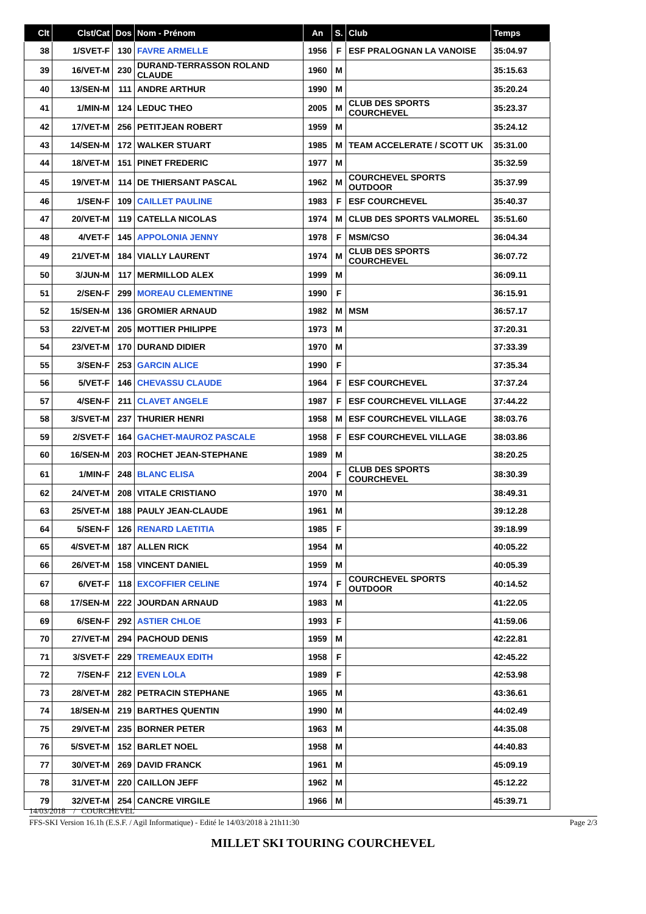| Clt | Clst/Cat | Dos | Nom - Prénom | An | S. | Club | Temps |
| --- | --- | --- | --- | --- | --- | --- | --- |
| 38 | 1/SVET-F | 130 | FAVRE ARMELLE | 1956 | F | ESF PRALOGNAN LA VANOISE | 35:04.97 |
| 39 | 16/VET-M | 230 | DURAND-TERRASSON ROLAND CLAUDE | 1960 | M | | 35:15.63 |
| 40 | 13/SEN-M | 111 | ANDRE ARTHUR | 1990 | M | | 35:20.24 |
| 41 | 1/MIN-M | 124 | LEDUC THEO | 2005 | M | CLUB DES SPORTS COURCHEVEL | 35:23.37 |
| 42 | 17/VET-M | 256 | PETITJEAN ROBERT | 1959 | M | | 35:24.12 |
| 43 | 14/SEN-M | 172 | WALKER STUART | 1985 | M | TEAM ACCELERATE / SCOTT UK | 35:31.00 |
| 44 | 18/VET-M | 151 | PINET FREDERIC | 1977 | M | | 35:32.59 |
| 45 | 19/VET-M | 114 | DE THIERSANT PASCAL | 1962 | M | COURCHEVEL SPORTS OUTDOOR | 35:37.99 |
| 46 | 1/SEN-F | 109 | CAILLET PAULINE | 1983 | F | ESF COURCHEVEL | 35:40.37 |
| 47 | 20/VET-M | 119 | CATELLA NICOLAS | 1974 | M | CLUB DES SPORTS VALMOREL | 35:51.60 |
| 48 | 4/VET-F | 145 | APPOLONIA JENNY | 1978 | F | MSM/CSO | 36:04.34 |
| 49 | 21/VET-M | 184 | VIALLY LAURENT | 1974 | M | CLUB DES SPORTS COURCHEVEL | 36:07.72 |
| 50 | 3/JUN-M | 117 | MERMILLOD ALEX | 1999 | M | | 36:09.11 |
| 51 | 2/SEN-F | 299 | MOREAU CLEMENTINE | 1990 | F | | 36:15.91 |
| 52 | 15/SEN-M | 136 | GROMIER ARNAUD | 1982 | M | MSM | 36:57.17 |
| 53 | 22/VET-M | 205 | MOTTIER PHILIPPE | 1973 | M | | 37:20.31 |
| 54 | 23/VET-M | 170 | DURAND DIDIER | 1970 | M | | 37:33.39 |
| 55 | 3/SEN-F | 253 | GARCIN ALICE | 1990 | F | | 37:35.34 |
| 56 | 5/VET-F | 146 | CHEVASSU CLAUDE | 1964 | F | ESF COURCHEVEL | 37:37.24 |
| 57 | 4/SEN-F | 211 | CLAVET ANGELE | 1987 | F | ESF COURCHEVEL VILLAGE | 37:44.22 |
| 58 | 3/SVET-M | 237 | THURIER HENRI | 1958 | M | ESF COURCHEVEL VILLAGE | 38:03.76 |
| 59 | 2/SVET-F | 164 | GACHET-MAUROZ PASCALE | 1958 | F | ESF COURCHEVEL VILLAGE | 38:03.86 |
| 60 | 16/SEN-M | 203 | ROCHET JEAN-STEPHANE | 1989 | M | | 38:20.25 |
| 61 | 1/MIN-F | 248 | BLANC ELISA | 2004 | F | CLUB DES SPORTS COURCHEVEL | 38:30.39 |
| 62 | 24/VET-M | 208 | VITALE CRISTIANO | 1970 | M | | 38:49.31 |
| 63 | 25/VET-M | 188 | PAULY JEAN-CLAUDE | 1961 | M | | 39:12.28 |
| 64 | 5/SEN-F | 126 | RENARD LAETITIA | 1985 | F | | 39:18.99 |
| 65 | 4/SVET-M | 187 | ALLEN RICK | 1954 | M | | 40:05.22 |
| 66 | 26/VET-M | 158 | VINCENT DANIEL | 1959 | M | | 40:05.39 |
| 67 | 6/VET-F | 118 | EXCOFFIER CELINE | 1974 | F | COURCHEVEL SPORTS OUTDOOR | 40:14.52 |
| 68 | 17/SEN-M | 222 | JOURDAN ARNAUD | 1983 | M | | 41:22.05 |
| 69 | 6/SEN-F | 292 | ASTIER CHLOE | 1993 | F | | 41:59.06 |
| 70 | 27/VET-M | 294 | PACHOUD DENIS | 1959 | M | | 42:22.81 |
| 71 | 3/SVET-F | 229 | TREMEAUX EDITH | 1958 | F | | 42:45.22 |
| 72 | 7/SEN-F | 212 | EVEN LOLA | 1989 | F | | 42:53.98 |
| 73 | 28/VET-M | 282 | PETRACIN STEPHANE | 1965 | M | | 43:36.61 |
| 74 | 18/SEN-M | 219 | BARTHES QUENTIN | 1990 | M | | 44:02.49 |
| 75 | 29/VET-M | 235 | BORNER PETER | 1963 | M | | 44:35.08 |
| 76 | 5/SVET-M | 152 | BARLET NOEL | 1958 | M | | 44:40.83 |
| 77 | 30/VET-M | 269 | DAVID FRANCK | 1961 | M | | 45:09.19 |
| 78 | 31/VET-M | 220 | CAILLON JEFF | 1962 | M | | 45:12.22 |
| 79 | 32/VET-M | 254 | CANCRE VIRGILE | 1966 | M | | 45:39.71 |
14/03/2018 / COURCHEVEL
FFS-SKI Version 16.1h (E.S.F. / Agil Informatique) - Edité le 14/03/2018 à 21h11:30 Page 2/3
MILLET SKI TOURING COURCHEVEL